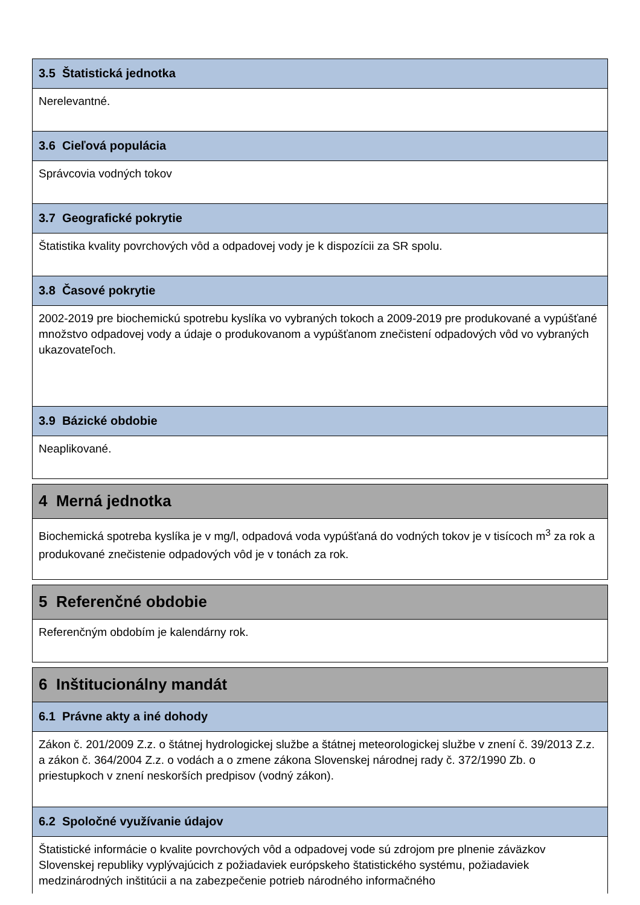3.5 Štatistická jednotka
Nerelevantné.
3.6 Cieľová populácia
Správcovia vodných tokov
3.7 Geografické pokrytie
Štatistika kvality povrchových vôd a odpadovej vody je k dispozícii za SR spolu.
3.8 Časové pokrytie
2002-2019 pre biochemickú spotrebu kyslíka vo vybraných tokoch a 2009-2019 pre produkované a vypúšťané množstvo odpadovej vody a údaje o produkovanom a vypúšťanom znečistení odpadových vôd vo vybraných ukazovateľoch.
3.9 Bázické obdobie
Neaplikované.
4 Merná jednotka
Biochemická spotreba kyslíka je v mg/l, odpadová voda vypúšťaná do vodných tokov je v tisícoch m<sup>3</sup> za rok a produkované znečistenie odpadových vôd je v tonách za rok.
5 Referenčné obdobie
Referenčným obdobím je kalendárny rok.
6 Inštitucionálny mandát
6.1 Právne akty a iné dohody
Zákon č. 201/2009 Z.z. o štátnej hydrologickej službe a štátnej meteorologickej službe v znení č. 39/2013 Z.z. a zákon č. 364/2004 Z.z. o vodách a o zmene zákona Slovenskej národnej rady č. 372/1990 Zb. o priestupkoch v znení neskorších predpisov (vodný zákon).
6.2 Spoločné využívanie údajov
Štatistické informácie o kvalite povrchových vôd a odpadovej vode sú zdrojom pre plnenie záväzkov Slovenskej republiky vyplývajúcich z požiadaviek európskeho štatistického systému, požiadaviek medzinárodných inštitúcii a na zabezpečenie potrieb národného informačného